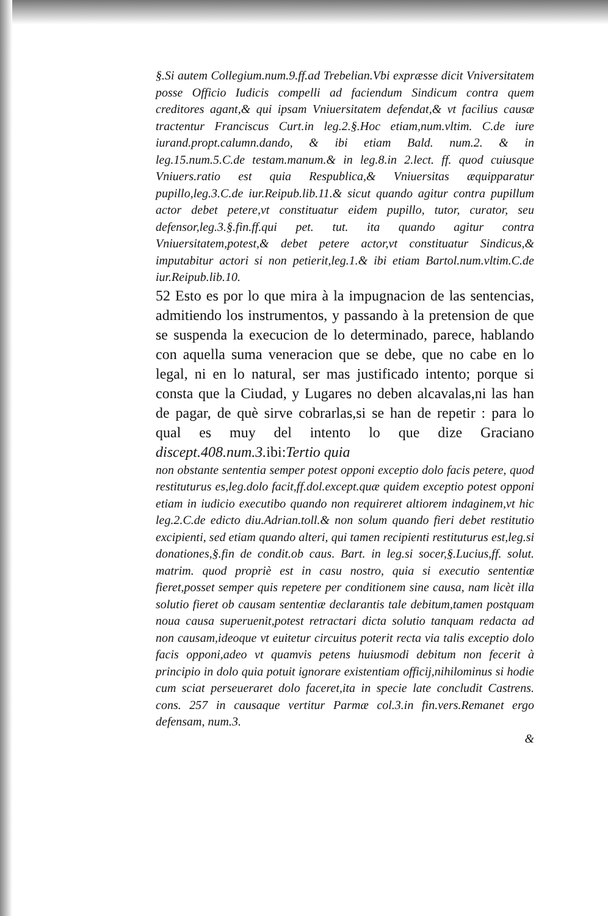§.Si autem Collegium.num.9.ff.ad Trebelian.Vbi expræsse dicit Vniversitatem posse Officio Iudicis compelli ad faciendum Sindicum contra quem creditores agant,& qui ipsam Vniuersitatem defendat,& vt facilius causæ tractentur Franciscus Curt.in leg.2.§.Hoc etiam,num.vltim. C.de iure iurand.propt.calumn.dando, & ibi etiam Bald. num.2. & in leg.15.num.5.C.de testam.manum.& in leg.8.in 2.lect. ff. quod cuiusque Vniuers.ratio est quia Respublica,& Vniuersitas æquipparatur pupillo,leg.3.C.de iur.Reipub.lib.11.& sicut quando agitur contra pupillum actor debet petere,vt constituatur eidem pupillo, tutor, curator, seu defensor,leg.3.§.fin.ff.qui pet. tut. ita quando agitur contra Vniuersitatem,potest,& debet petere actor,vt constituatur Sindicus,& imputabitur actori si non petierit,leg.1.& ibi etiam Bartol.num.vltim.C.de iur.Reipub.lib.10.
52 Esto es por lo que mira à la impugnacion de las sentencias, admitiendo los instrumentos, y passando à la pretension de que se suspenda la execucion de lo determinado, parece, hablando con aquella suma veneracion que se debe, que no cabe en lo legal, ni en lo natural, ser mas justificado intento; porque si consta que la Ciudad, y Lugares no deben alcavalas,ni las han de pagar, de què sirve cobrarlas,si se han de repetir : para lo qual es muy del intento lo que dize Graciano discept.408.num.3. ibi:Tertio quia
non obstante sententia semper potest opponi exceptio dolo facis petere, quod restituturus es,leg.dolo facit,ff.dol.except.quæ quidem exceptio potest opponi etiam in iudicio executibo quando non requireret altiorem indaginem,vt hic leg.2.C.de edicto diu.Adrian.toll.& non solum quando fieri debet restitutio excipienti, sed etiam quando alteri, qui tamen recipienti restituturus est,leg.si donationes,§.fin de condit.ob caus. Bart. in leg.si socer,§.Lucius,ff. solut. matrim. quod propriè est in casu nostro, quia si executio sententiæ fieret,posset semper quis repetere per conditionem sine causa, nam licèt illa solutio fieret ob causam sententiæ declarantis tale debitum,tamen postquam noua causa superuenit,potest retractari dicta solutio tanquam redacta ad non causam,ideoque vt euitetur circuitus poterit recta via talis exceptio dolo facis opponi,adeo vt quamvis petens huiusmodi debitum non fecerit à principio in dolo quia potuit ignorare existentiam officij,nihilominus si hodie cum sciat perseueraret dolo faceret,ita in specie late concludit Castrens. cons. 257 in causaque vertitur Parmæ col.3.in fin.vers.Remanet ergo defensam, num.3.
&